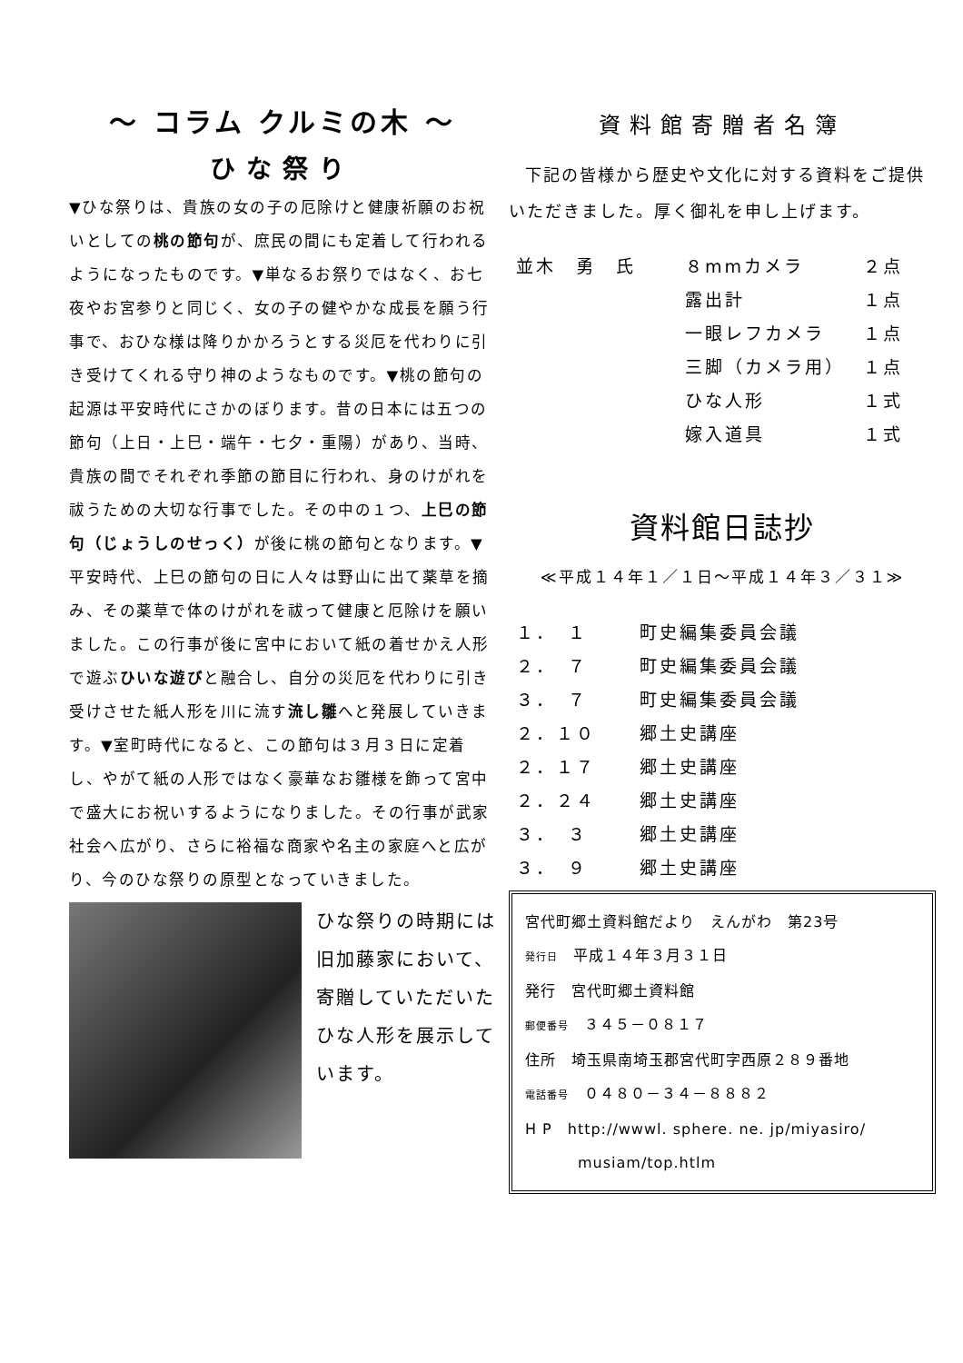～ コラム クルミの木 ～
ひな祭り
▼ひな祭りは、貴族の女の子の厄除けと健康祈願のお祝いとしての桃の節句が、庶民の間にも定着して行われるようになったものです。▼単なるお祭りではなく、お七夜やお宮参りと同じく、女の子の健やかな成長を願う行事で、おひな様は降りかかろうとする災厄を代わりに引き受けてくれる守り神のようなものです。▼桃の節句の起源は平安時代にさかのぼります。昔の日本には五つの節句（上日・上巳・端午・七夕・重陽）があり、当時、貴族の間でそれぞれ季節の節目に行われ、身のけがれを祓うための大切な行事でした。その中の１つ、上巳の節句（じょうしのせっく）が後に桃の節句となります。▼平安時代、上巳の節句の日に人々は野山に出て薬草を摘み、その薬草で体のけがれを祓って健康と厄除けを願いました。この行事が後に宮中において紙の着せかえ人形で遊ぶひいな遊びと融合し、自分の災厄を代わりに引き受けさせた紙人形を川に流す流し雛へと発展していきます。▼室町時代になると、この節句は３月３日に定着し、やがて紙の人形ではなく豪華なお雛様を飾って宮中で盛大にお祝いするようになりました。その行事が武家社会へ広がり、さらに裕福な商家や名主の家庭へと広がり、今のひな祭りの原型となっていきました。
ひな祭りの時期には旧加藤家において、寄贈していただいたひな人形を展示しています。
資料館寄贈者名簿
下記の皆様から歴史や文化に対する資料をご提供いただきました。厚く御礼を申し上げます。
| 並木 勇 氏 | ８mmカメラ | ２点 |
| | 露出計 | １点 |
| | 一眼レフカメラ | １点 |
| | 三脚（カメラ用） | １点 |
| | ひな人形 | １式 |
| | 嫁入道具 | １式 |
資料館日誌抄
≪平成１４年１／１日～平成１４年３／３１≫
| １． １ | 町史編集委員会議 |
| ２． ７ | 町史編集委員会議 |
| ３． ７ | 町史編集委員会議 |
| ２．１０ | 郷土史講座 |
| ２．１７ | 郷土史講座 |
| ２．２４ | 郷土史講座 |
| ３． ３ | 郷土史講座 |
| ３． ９ | 郷土史講座 |
宮代町郷土資料館だより　えんがわ　第23号
発行日　平成１４年３月３１日
発行　宮代町郷土資料館
郵便番号　３４５－０８１７
住所　埼玉県南埼玉郡宮代町字西原２８９番地
電話番号　０４８０－３４－８８８２
H P　http://wwwl. sphere. ne. jp/miyasiro/
musiam/top.htlm